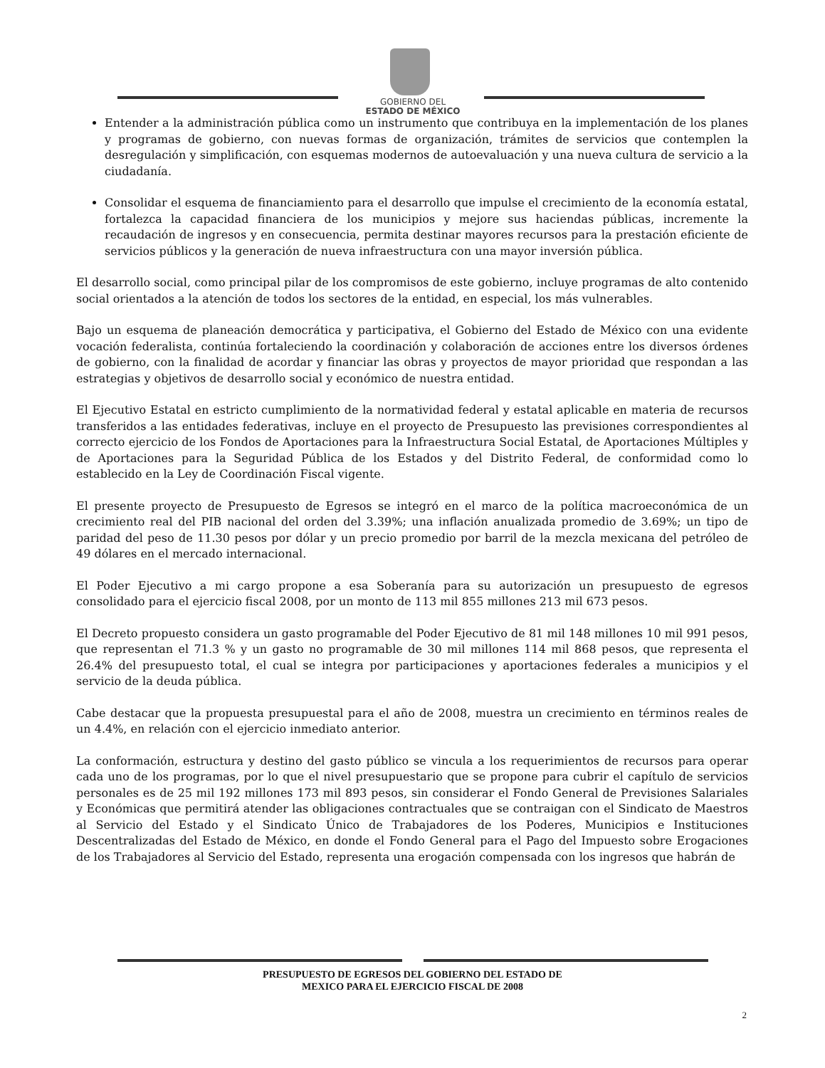GOBIERNO DEL
ESTADO DE MÉXICO
Entender a la administración pública como un instrumento que contribuya en la implementación de los planes y programas de gobierno, con nuevas formas de organización, trámites de servicios que contemplen la desregulación y simplificación, con esquemas modernos de autoevaluación y una nueva cultura de servicio a la ciudadanía.
Consolidar el esquema de financiamiento para el desarrollo que impulse el crecimiento de la economía estatal, fortalezca la capacidad financiera de los municipios y mejore sus haciendas públicas, incremente la recaudación de ingresos y en consecuencia, permita destinar mayores recursos para la prestación eficiente de servicios públicos y la generación de nueva infraestructura con una mayor inversión pública.
El desarrollo social, como principal pilar de los compromisos de este gobierno, incluye programas de alto contenido social orientados a la atención de todos los sectores de la entidad, en especial, los más vulnerables.
Bajo un esquema de planeación democrática y participativa, el Gobierno del Estado de México con una evidente vocación federalista, continúa fortaleciendo la coordinación y colaboración de acciones entre los diversos órdenes de gobierno, con la finalidad de acordar y financiar las obras y proyectos de mayor prioridad que respondan a las estrategias y objetivos de desarrollo social y económico de nuestra entidad.
El Ejecutivo Estatal en estricto cumplimiento de la normatividad federal y estatal aplicable en materia de recursos transferidos a las entidades federativas, incluye en el proyecto de Presupuesto las previsiones correspondientes al correcto ejercicio de los Fondos de Aportaciones para la Infraestructura Social Estatal, de Aportaciones Múltiples y de Aportaciones para la Seguridad Pública de los Estados y del Distrito Federal, de conformidad como lo establecido en la Ley de Coordinación Fiscal vigente.
El presente proyecto de Presupuesto de Egresos se integró en el marco de la política macroeconómica de un crecimiento real del PIB nacional del orden del 3.39%; una inflación anualizada promedio de 3.69%; un tipo de paridad del peso de 11.30 pesos por dólar y un precio promedio por barril de la mezcla mexicana del petróleo de 49 dólares en el mercado internacional.
El Poder Ejecutivo a mi cargo propone a esa Soberanía para su autorización un presupuesto de egresos consolidado para el ejercicio fiscal 2008, por un monto de 113 mil 855 millones 213 mil 673 pesos.
El Decreto propuesto considera un gasto programable del Poder Ejecutivo de 81 mil 148 millones 10 mil 991 pesos, que representan el 71.3 % y un gasto no programable de 30 mil millones 114 mil 868 pesos, que representa el 26.4% del presupuesto total, el cual se integra por participaciones y aportaciones federales a municipios y el servicio de la deuda pública.
Cabe destacar que la propuesta presupuestal para el año de 2008, muestra un crecimiento en términos reales de un 4.4%, en relación con el ejercicio inmediato anterior.
La conformación, estructura y destino del gasto público se vincula a los requerimientos de recursos para operar cada uno de los programas, por lo que el nivel presupuestario que se propone para cubrir el capítulo de servicios personales es de 25 mil 192 millones 173 mil 893 pesos, sin considerar el Fondo General de Previsiones Salariales y Económicas que permitirá atender las obligaciones contractuales que se contraigan con el Sindicato de Maestros al Servicio del Estado y el Sindicato Único de Trabajadores de los Poderes, Municipios e Instituciones Descentralizadas del Estado de México, en donde el Fondo General para el Pago del Impuesto sobre Erogaciones de los Trabajadores al Servicio del Estado, representa una erogación compensada con los ingresos que habrán de
PRESUPUESTO DE EGRESOS DEL GOBIERNO DEL ESTADO DE
MEXICO PARA EL EJERCICIO FISCAL DE 2008
2